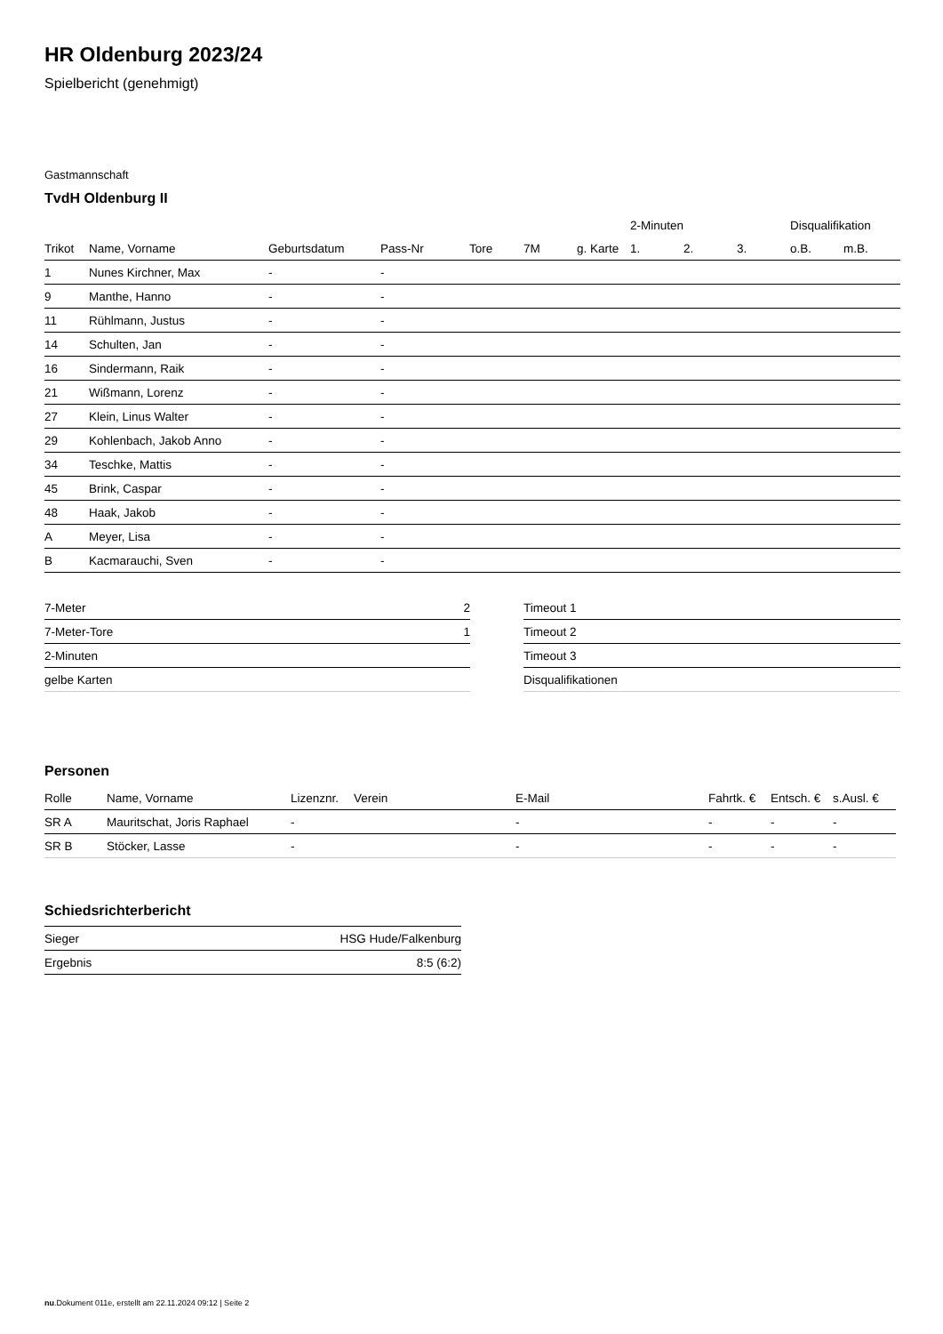HR Oldenburg 2023/24
Spielbericht (genehmigt)
Gastmannschaft
TvdH Oldenburg II
| | | | | | | | 2-Minuten | | | Disqualifikation | |
| --- | --- | --- | --- | --- | --- | --- | --- | --- | --- | --- | --- |
| Trikot | Name, Vorname | Geburtsdatum | Pass-Nr | Tore | 7M | g. Karte | 1. | 2. | 3. | o.B. | m.B. |
| 1 | Nunes Kirchner, Max | - | - | | | | | | | | |
| 9 | Manthe, Hanno | - | - | | | | | | | | |
| 11 | Rühlmann, Justus | - | - | | | | | | | | |
| 14 | Schulten, Jan | - | - | | | | | | | | |
| 16 | Sindermann, Raik | - | - | | | | | | | | |
| 21 | Wißmann, Lorenz | - | - | | | | | | | | |
| 27 | Klein, Linus Walter | - | - | | | | | | | | |
| 29 | Kohlenbach, Jakob Anno | - | - | | | | | | | | |
| 34 | Teschke, Mattis | - | - | | | | | | | | |
| 45 | Brink, Caspar | - | - | | | | | | | | |
| 48 | Haak, Jakob | - | - | | | | | | | | |
| A | Meyer, Lisa | - | - | | | | | | | | |
| B | Kacmarauchi, Sven | - | - | | | | | | | | |
| 7-Meter | 2 |
| 7-Meter-Tore | 1 |
| 2-Minuten | |
| gelbe Karten | |
| Timeout 1 |
| Timeout 2 |
| Timeout 3 |
| Disqualifikationen |
Personen
| Rolle | Name, Vorname | Lizenznr. | Verein | E-Mail | Fahrtk. € | Entsch. € | s.Ausl. € |
| --- | --- | --- | --- | --- | --- | --- | --- |
| SR A | Mauritschat, Joris Raphael | - | | - | - | - | - |
| SR B | Stöcker, Lasse | - | | - | - | - | - |
Schiedsrichterbericht
| Sieger | HSG Hude/Falkenburg |
| Ergebnis | 8:5 (6:2) |
nu.Dokument 011e, erstellt am 22.11.2024 09:12 | Seite 2